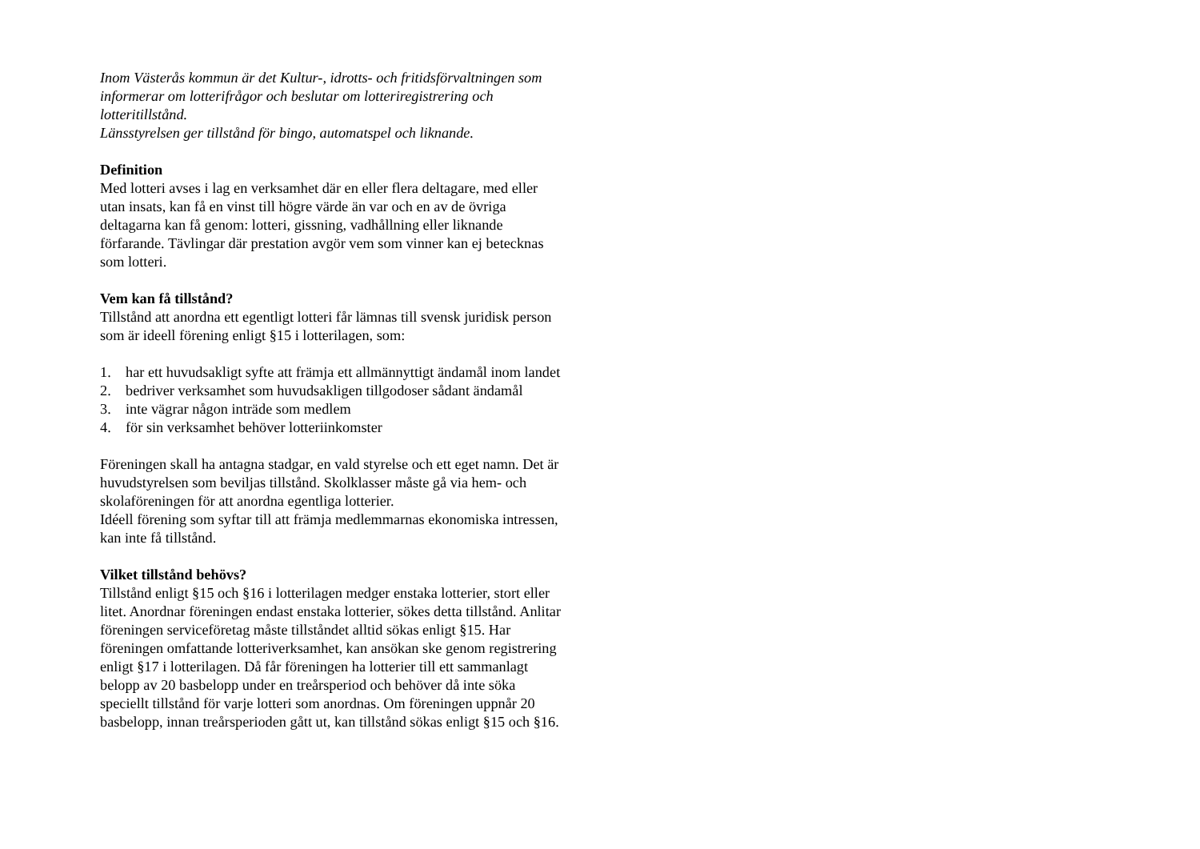Inom Västerås kommun är det Kultur-, idrotts- och fritidsförvaltningen som informerar om lotterifrågor och beslutar om lotteriregistrering och lotteritillstånd.
Länsstyrelsen ger tillstånd för bingo, automatspel och liknande.
Definition
Med lotteri avses i lag en verksamhet där en eller flera deltagare, med eller utan insats, kan få en vinst till högre värde än var och en av de övriga deltagarna kan få genom: lotteri, gissning, vadhållning eller liknande förfarande. Tävlingar där prestation avgör vem som vinner kan ej betecknas som lotteri.
Vem kan få tillstånd?
Tillstånd att anordna ett egentligt lotteri får lämnas till svensk juridisk person som är ideell förening enligt §15 i lotterilagen, som:
1. har ett huvudsakligt syfte att främja ett allmännyttigt ändamål inom landet
2. bedriver verksamhet som huvudsakligen tillgodoser sådant ändamål
3. inte vägrar någon inträde som medlem
4. för sin verksamhet behöver lotteriinkomster
Föreningen skall ha antagna stadgar, en vald styrelse och ett eget namn. Det är huvudstyrelsen som beviljas tillstånd. Skolklasser måste gå via hem- och skolaföreningen för att anordna egentliga lotterier.
Idéell förening som syftar till att främja medlemmarnas ekonomiska intressen, kan inte få tillstånd.
Vilket tillstånd behövs?
Tillstånd enligt §15 och §16 i lotterilagen medger enstaka lotterier, stort eller litet. Anordnar föreningen endast enstaka lotterier, sökes detta tillstånd. Anlitar föreningen serviceföretag måste tillståndet alltid sökas enligt §15. Har föreningen omfattande lotteriverksamhet, kan ansökan ske genom registrering enligt §17 i lotterilagen. Då får föreningen ha lotterier till ett sammanlagt belopp av 20 basbelopp under en treårsperiod och behöver då inte söka speciellt tillstånd för varje lotteri som anordnas. Om föreningen uppnår 20 basbelopp, innan treårsperioden gått ut, kan tillstånd sökas enligt §15 och §16.